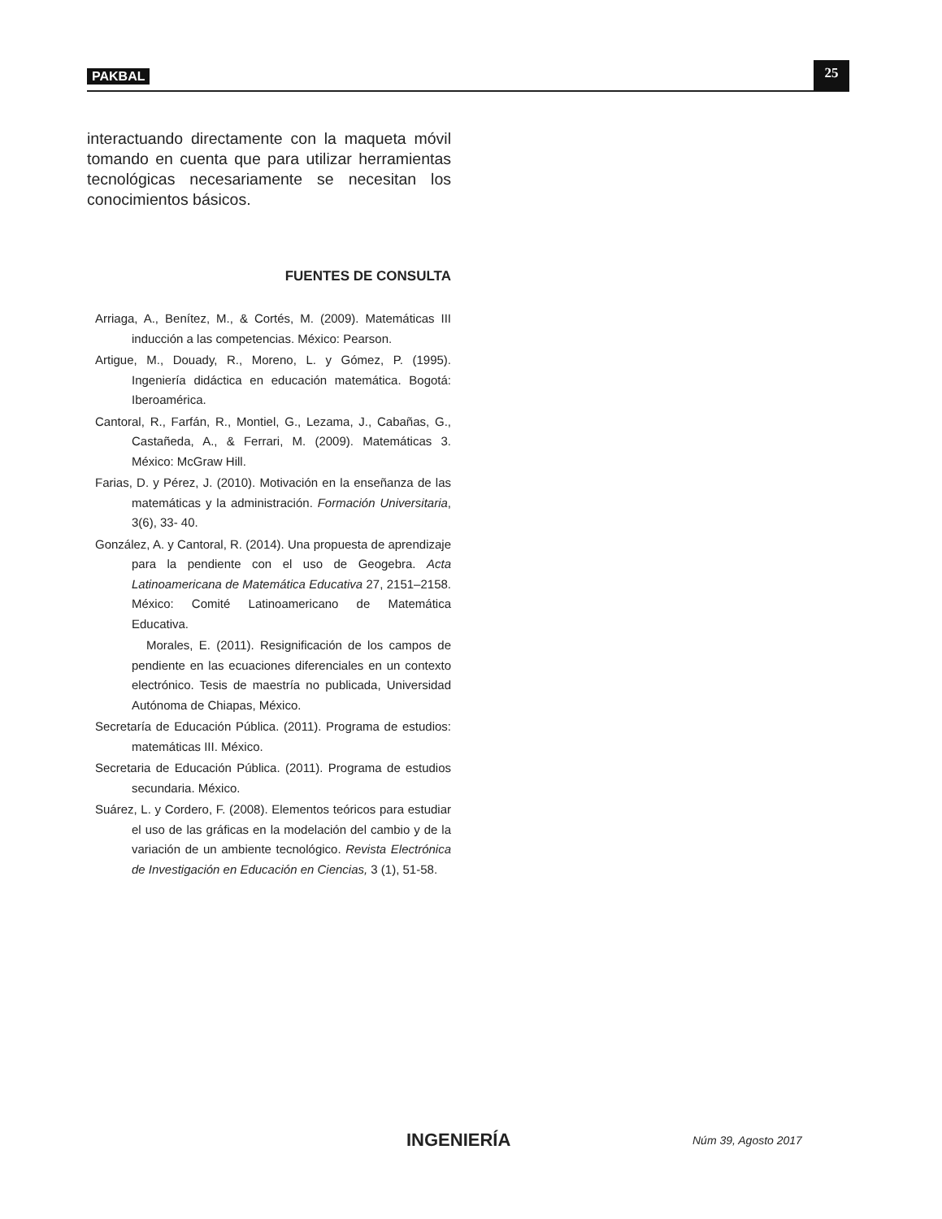PAKBAL 25
interactuando directamente con la maqueta móvil tomando en cuenta que para utilizar herramientas tecnológicas necesariamente se necesitan los conocimientos básicos.
FUENTES DE CONSULTA
Arriaga, A., Benítez, M., & Cortés, M. (2009). Matemáticas III inducción a las competencias. México: Pearson.
Artigue, M., Douady, R., Moreno, L. y Gómez, P. (1995). Ingeniería didáctica en educación matemática. Bogotá: Iberoamérica.
Cantoral, R., Farfán, R., Montiel, G., Lezama, J., Cabañas, G., Castañeda, A., & Ferrari, M. (2009). Matemáticas 3. México: McGraw Hill.
Farias, D. y Pérez, J. (2010). Motivación en la enseñanza de las matemáticas y la administración. Formación Universitaria, 3(6), 33- 40.
González, A. y Cantoral, R. (2014). Una propuesta de aprendizaje para la pendiente con el uso de Geogebra. Acta Latinoamericana de Matemática Educativa 27, 2151–2158. México: Comité Latinoamericano de Matemática Educativa.
Morales, E. (2011). Resignificación de los campos de pendiente en las ecuaciones diferenciales en un contexto electrónico. Tesis de maestría no publicada, Universidad Autónoma de Chiapas, México.
Secretaría de Educación Pública. (2011). Programa de estudios: matemáticas III. México.
Secretaria de Educación Pública. (2011). Programa de estudios secundaria. México.
Suárez, L. y Cordero, F. (2008). Elementos teóricos para estudiar el uso de las gráficas en la modelación del cambio y de la variación de un ambiente tecnológico. Revista Electrónica de Investigación en Educación en Ciencias, 3 (1), 51-58.
INGENIERÍA Núm 39, Agosto 2017